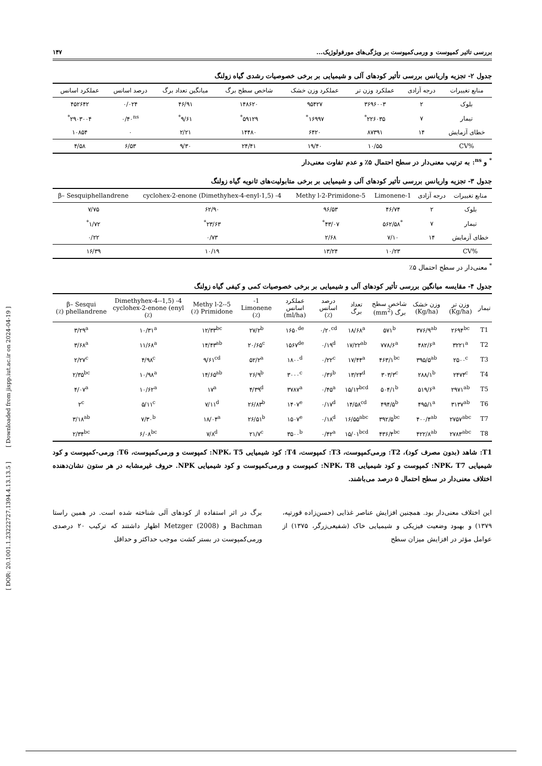بررسی تاثیر کمپوست و ورمی‌کمپوست بر ویژگی‌های مورفولوژیک... ۱۴۷
جدول ۲- تجزیه واریانس بررسی تأثیر کودهای آلی و شیمیایی بر برخی خصوصیات رشدی گیاه زولنگ
| منابع تغییرات | درجه آزادی | عملکرد وزن تر | عملکرد وزن خشک | شاخص سطح برگ | میانگین تعداد برگ | درصد اسانس | عملکرد اسانس |
| --- | --- | --- | --- | --- | --- | --- | --- |
| بلوک | ۲ | ۳۶۹۶۰۰۳ | ۹۵۴۲۷ | ۱۴۸۶۲۰ | ۴۶/۹۱ | ۰/۰۲۴ | ۴۵۲۶۴۲ |
| تیمار | ۷ | ۲۲۶۰۳۵<sup>*</sup> | ۱۶۹۹۷<sup>*</sup> | ۵۹۱۲۹<sup>*</sup> | ۹/۶۱<sup>*</sup> | ۰/۴۰<sup>ns</sup> | ۲۹۰۳۰۰۴<sup>*</sup> |
| خطای آزمایش | ۱۴ | ۸۷۳۹۱ | ۶۴۲۰ | ۱۴۴۸۰ | ۲/۲۱ | ۰ | ۱۰۸۵۴ |
| %CV | | ۱۰/۵۵ | ۱۹/۴۰ | ۲۴/۴۱ | ۹/۳۰ | ۶/۵۳ | ۴/۵۸ |
<sup>*</sup> و <sup>ns</sup>: به ترتیب معنی‌دار در سطح احتمال ۵٪ و عدم تفاوت معنی‌دار
جدول ۳- تجزیه واریانس بررسی تأثیر کودهای آلی و شیمیایی بر برخی متابولیت‌های ثانویه گیاه زولنگ
| منابع تغییرات | درجه آزادی | 1-Limonene | 5-Methy l-2-Primidone | 4- (1,5-Dimethyhex-4-enyl) cyclohex-2-enone | β– Sesquiphellandrene |
| --- | --- | --- | --- | --- | --- |
| بلوک | ۲ | ۴۶/۷۴ | ۹۶/۵۳ | ۶۲/۹۰ | ۷/۷۵ |
| تیمار | ۷ | <sup>*</sup> ۵۶۲/۵۸ | ۴۳/۰۷<sup>*</sup> | ۲۳/۶۳<sup>*</sup> | ۱/۷۲<sup>*</sup> |
| خطای آزمایش | ۱۴ | ۷/۱۰ | ۲/۶۸ | ۰/۷۳ | ۰/۲۲ |
| %CV | | ۱۰/۲۳ | ۱۳/۲۴ | ۱۰/۱۹ | ۱۶/۳۹ |
<sup>*</sup> معنی‌دار در سطح احتمال ۵٪
جدول ۴- مقایسه میانگین بررسی تأثیر کودهای آلی و شیمیایی بر برخی خصوصیات کمی و کیفی گیاه زولنگ
| تیمار | وزن تر (Kg/ha) | وزن خشک (Kg/ha) | شاخص سطح برگ (mm<sup>2</sup>) | تعداد برگ | درصد اسانس (٪) | عملکرد اسانس (ml/ha) | 1-Limonene (٪) | 5-Methy l-2-Primidone (٪) | 4- (1,5-Dimethyhex-4-enyl) cyclohex-2-enone (٪) | β– Sesqui phellandrene (٪) |
| --- | --- | --- | --- | --- | --- | --- | --- | --- | --- | --- |
| T1 | ۲۶۹۴<sup>bc</sup> | ۳۷۶/۹<sup>ab</sup> | ۵۷۱<sup>b</sup> | ۱۸/۶۸<sup>a</sup> | ۰/۲۰<sup>cd</sup> | ۱۶۵۰<sup>de</sup> | ۲۷/۲<sup>b</sup> | ۱۲/۳۳<sup>bc</sup> | ۱۰/۳۱<sup>a</sup> | ۳/۲۹<sup>a</sup> |
| T2 | ۳۲۲۱<sup>a</sup> | ۴۸۲/۶<sup>a</sup> | ۷۷۸/۶<sup>a</sup> | ۱۷/۲۲<sup>ab</sup> | ۰/۱۹<sup>d</sup> | ۱۵۶۷<sup>de</sup> | ۲۰/۶۵<sup>c</sup> | ۱۴/۴۳<sup>ab</sup> | ۱۱/۶۸<sup>a</sup> | ۳/۶۸<sup>a</sup> |
| T3 | ۲۵۰۰<sup>c</sup> | ۳۹۵/۵<sup>ab</sup> | ۴۶۳/۱<sup>bc</sup> | ۱۷/۴۴<sup>a</sup> | ۰/۲۲<sup>c</sup> | ۱۸۰۰<sup>d</sup> | ۵۲/۲<sup>a</sup> | ۹/۶۱<sup>cd</sup> | ۴/۹۸<sup>c</sup> | ۲/۲۷<sup>c</sup> |
| T4 | ۲۴۷۴<sup>c</sup> | ۲۸۸/۱<sup>b</sup> | ۳۰۳/۳<sup>c</sup> | ۱۳/۲۴<sup>d</sup> | ۰/۳۶<sup>b</sup> | ۳۰۰۰<sup>c</sup> | ۲۶/۹<sup>b</sup> | ۱۴/۶۵<sup>ab</sup> | ۱۰/۹۸<sup>a</sup> | ۲/۳۵<sup>bc</sup> |
| T5 | ۲۹۷۱<sup>ab</sup> | ۵۱۹/۶<sup>a</sup> | ۵۰۴/۱<sup>b</sup> | ۱۵/۱۲<sup>bcd</sup> | ۰/۴۵<sup>a</sup> | ۳۷۸۷<sup>a</sup> | ۴/۳۹<sup>d</sup> | ۱۷<sup>a</sup> | ۱۰/۶۲<sup>a</sup> | ۴/۰۷<sup>a</sup> |
| T6 | ۳۱۳۷<sup>ab</sup> | ۴۹۵/۱<sup>a</sup> | ۴۹۴/۵<sup>b</sup> | ۱۴/۵۸<sup>cd</sup> | ۰/۱۷<sup>d</sup> | ۱۴۰۷<sup>e</sup> | ۲۶/۸۳<sup>b</sup> | ۷/۱۱<sup>d</sup> | ۵/۱۱<sup>c</sup> | ۲<sup>c</sup> |
| T7 | ۲۷۵۷<sup>abc</sup> | ۴۰۰/۴<sup>ab</sup> | ۳۹۲/۵<sup>bc</sup> | ۱۶/۵۵<sup>abc</sup> | ۰/۱۸<sup>d</sup> | ۱۵۰۷<sup>e</sup> | ۲۶/۵۱<sup>b</sup> | ۱۸/۰۴<sup>a</sup> | ۷/۳۰<sup>b</sup> | ۳/۱۸<sup>ab</sup> |
| T8 | ۲۷۸۳<sup>abc</sup> | ۴۲۲/۸<sup>ab</sup> | ۴۳۶/۴<sup>bc</sup> | ۱۵/۰۱<sup>bcd</sup> | ۰/۴۲<sup>a</sup> | ۳۵۰۰<sup>b</sup> | ۲۱/۷<sup>c</sup> | ۷/۸<sup>d</sup> | ۶/۰۸<sup>bc</sup> | ۲/۳۴<sup>bc</sup> |
T1: شاهد (بدون مصرف کود)، T2: ورمی‌کمپوست، T3: کمپوست، T4: کود شیمیایی NPK، T5: کمپوست و ورمی‌کمپوست، T6: ورمی-کمپوست و کود شیمیایی NPK، T7: کمپوست و کود شیمیایی NPK، T8: کمپوست و ورمی‌کمپوست و کود شیمیایی NPK. حروف غیرمشابه در هر ستون نشان‌دهنده اختلاف معنی‌دار در سطح احتمال ۵ درصد می‌باشند.
این اختلاف معنی‌دار بود. همچنین افزایش عناصر غذایی (حسن‌زاده قورتپه، ۱۳۷۹) و بهبود وضعیت فیزیکی و شیمیایی خاک (شفیعی‌زرگر، ۱۳۷۵) از عوامل مؤثر در افزایش میزان سطح
برگ در اثر استفاده از کودهای آلی شناخته شده است. در همین راستا Bachman و Metzger (2008) اظهار داشتند که ترکیب ۲۰ درصدی ورمی‌کمپوست در بستر کشت موجب حداکثر و حداقل
[ DOR: 20.1001.1.23222727.1394.4.13.13.5 ] [ Downloaded from jispp.iut.ac.ir on 2024-04-19 ]